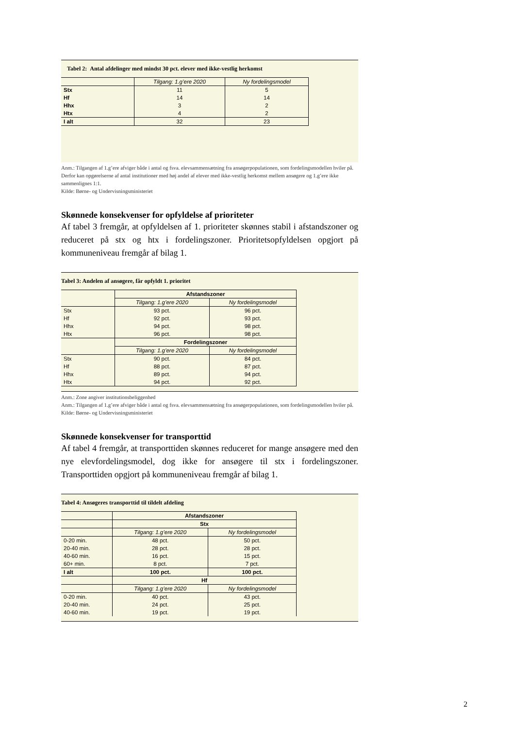Tabel 2: Antal afdelinger med mindst 30 pct. elever med ikke-vestlig herkomst
| | Tilgang: 1.g’ere 2020 | Ny fordelingsmodel |
| --- | --- | --- |
| Stx | 11 | 5 |
| Hf | 14 | 14 |
| Hhx | 3 | 2 |
| Htx | 4 | 2 |
| I alt | 32 | 23 |
Anm.: Tilgangen af 1.g’ere afviger både i antal og fsva. elevsammensætning fra ansøgerpopulationen, som fordelingsmodellen hviler på. Derfor kan opgørelserne af antal institutioner med høj andel af elever med ikke-vestlig herkomst mellem ansøgere og 1.g’ere ikke sammenlignes 1:1.
Kilde: Børne- og Undervisningsministeriet
Skønnede konsekvenser for opfyldelse af prioriteter
Af tabel 3 fremgår, at opfyldelsen af 1. prioriteter skønnes stabil i afstandszoner og reduceret på stx og htx i fordelingszoner. Prioritetsopfyldelsen opgjort på kommuneniveau fremgår af bilag 1.
Tabel 3: Andelen af ansøgere, får opfyldt 1. prioritet
| | Afstandszoner | |
| --- | --- | --- |
| | Tilgang: 1.g’ere 2020 | Ny fordelingsmodel |
| Stx | 93 pct. | 96 pct. |
| Hf | 92 pct. | 93 pct. |
| Hhx | 94 pct. | 98 pct. |
| Htx | 96 pct. | 98 pct. |
| | Fordelingszoner | |
| | Tilgang: 1.g’ere 2020 | Ny fordelingsmodel |
| Stx | 90 pct. | 84 pct. |
| Hf | 88 pct. | 87 pct. |
| Hhx | 89 pct. | 94 pct. |
| Htx | 94 pct. | 92 pct. |
Anm.: Zone angiver institutionsbeliggenhed
Anm.: Tilgangen af 1.g’ere afviger både i antal og fsva. elevsammensætning fra ansøgerpopulationen, som fordelingsmodellen hviler på.
Kilde: Børne- og Undervisningsministeriet
Skønnede konsekvenser for transporttid
Af tabel 4 fremgår, at transporttiden skønnes reduceret for mange ansøgere med den nye elevfordelingsmodel, dog ikke for ansøgere til stx i fordelingszoner. Transporttiden opgjort på kommuneniveau fremgår af bilag 1.
Tabel 4: Ansøgeres transporttid til tildelt afdeling
| | Afstandszoner | |
| --- | --- | --- |
| | Stx | |
| | Tilgang: 1.g’ere 2020 | Ny fordelingsmodel |
| 0-20 min. | 48 pct. | 50 pct. |
| 20-40 min. | 28 pct. | 28 pct. |
| 40-60 min. | 16 pct. | 15 pct. |
| 60+ min. | 8 pct. | 7 pct. |
| I alt | 100 pct. | 100 pct. |
| | Hf | |
| | Tilgang: 1.g’ere 2020 | Ny fordelingsmodel |
| 0-20 min. | 40 pct. | 43 pct. |
| 20-40 min. | 24 pct. | 25 pct. |
| 40-60 min. | 19 pct. | 19 pct. |
2